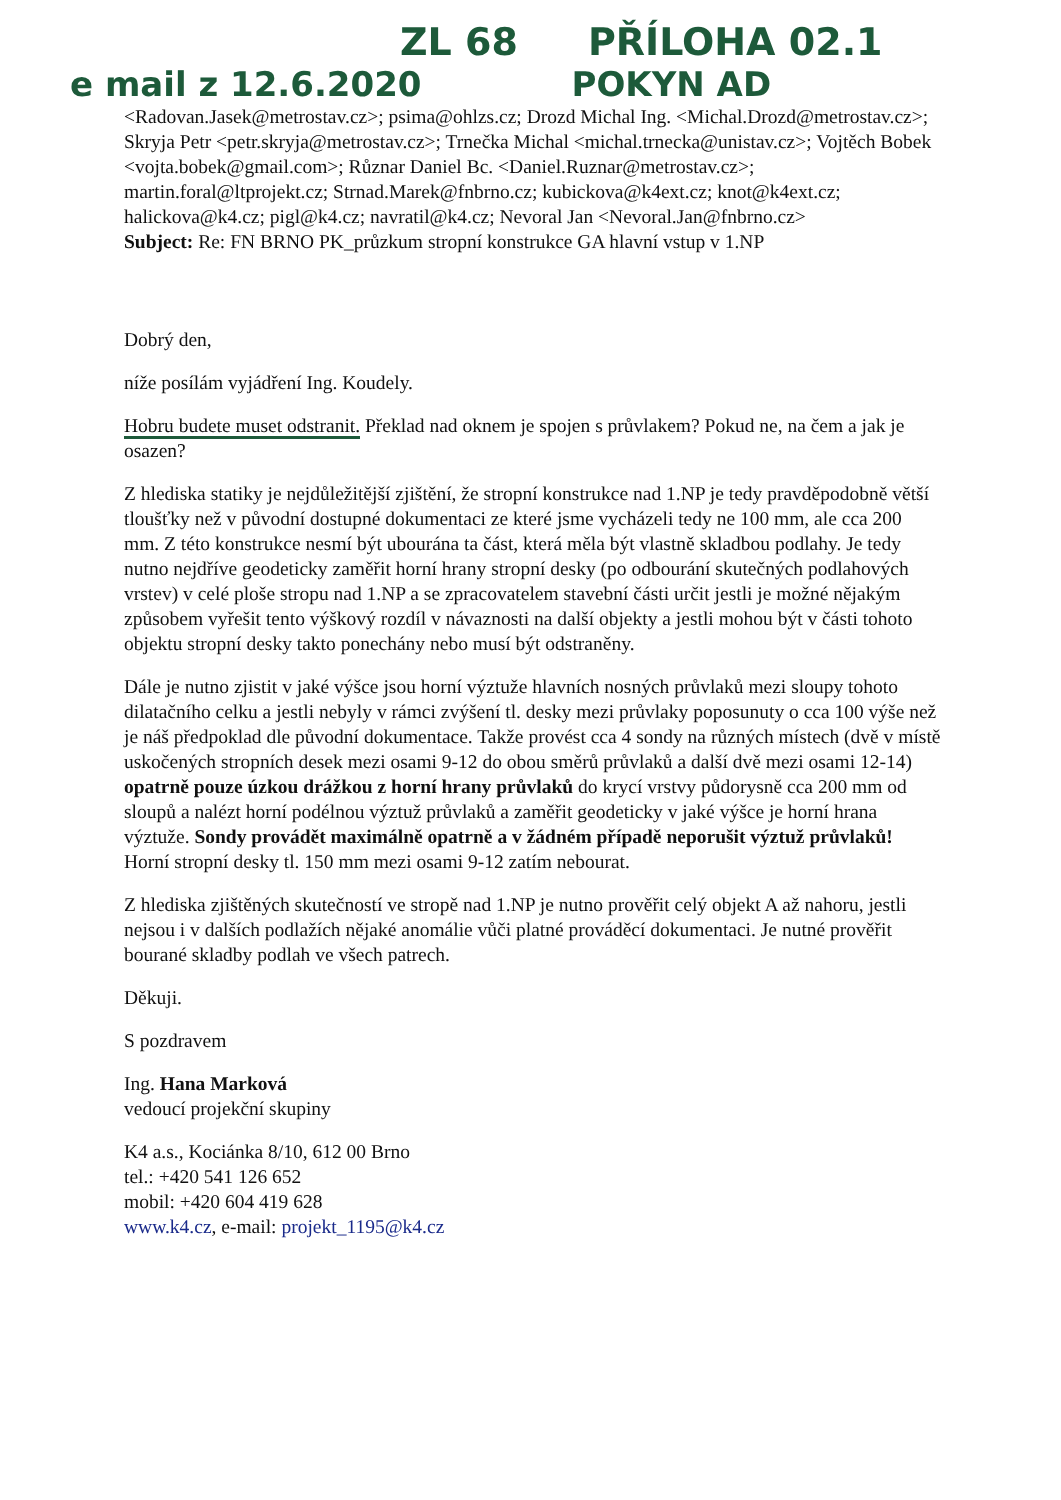ZL 68 PŘÍLOHA 02.1
e mail z 12.6.2020 POKYN AD
<Radovan.Jasek@metrostav.cz>; psima@ohlzs.cz; Drozd Michal Ing. <Michal.Drozd@metrostav.cz>; Skryja Petr <petr.skryja@metrostav.cz>; Trnečka Michal <michal.trnecka@unistav.cz>; Vojtěch Bobek <vojta.bobek@gmail.com>; Různar Daniel Bc. <Daniel.Ruznar@metrostav.cz>; martin.foral@ltprojekt.cz; Strnad.Marek@fnbrno.cz; kubickova@k4ext.cz; knot@k4ext.cz; halickova@k4.cz; pigl@k4.cz; navratil@k4.cz; Nevoral Jan <Nevoral.Jan@fnbrno.cz>
Subject: Re: FN BRNO PK_průzkum stropní konstrukce GA hlavní vstup v 1.NP
Dobrý den,
níže posílám vyjádření Ing. Koudely.
Hobru budete muset odstranit. Překlad nad oknem je spojen s průvlakem? Pokud ne, na čem a jak je osazen?
Z hlediska statiky je nejdůležitější zjištění, že stropní konstrukce nad 1.NP je tedy pravděpodobně větší tloušťky než v původní dostupné dokumentaci ze které jsme vycházeli tedy ne 100 mm, ale cca 200 mm. Z této konstrukce nesmí být ubourána ta část, která měla být vlastně skladbou podlahy. Je tedy nutno nejdříve geodeticky zaměřit horní hrany stropní desky (po odbourání skutečných podlahových vrstev) v celé ploše stropu nad 1.NP a se zpracovatelem stavební části určit jestli je možné nějakým způsobem vyřešit tento výškový rozdíl v návaznosti na další objekty a jestli mohou být v části tohoto objektu stropní desky takto ponechány nebo musí být odstraněny.
Dále je nutno zjistit v jaké výšce jsou horní výztuže hlavních nosných průvlaků mezi sloupy tohoto dilatačního celku a jestli nebyly v rámci zvýšení tl. desky mezi průvlaky poposunuty o cca 100 výše než je náš předpoklad dle původní dokumentace. Takže provést cca 4 sondy na různých místech (dvě v místě uskočených stropních desek mezi osami 9-12 do obou směrů průvlaků a další dvě mezi osami 12-14) opatrně pouze úzkou drážkou z horní hrany průvlaků do krycí vrstvy půdorysně cca 200 mm od sloupů a nalézt horní podélnou výztuž průvlaků a zaměřit geodeticky v jaké výšce je horní hrana výztuže. Sondy provádět maximálně opatrně a v žádném případě neporušit výztuž průvlaků! Horní stropní desky tl. 150 mm mezi osami 9-12 zatím nebourat.
Z hlediska zjištěných skutečností ve stropě nad 1.NP je nutno prověřit celý objekt A až nahoru, jestli nejsou i v dalších podlažích nějaké anomálie vůči platné prováděcí dokumentaci. Je nutné prověřit bourané skladby podlah ve všech patrech.
Děkuji.
S pozdravem
Ing. Hana Marková
vedoucí projekční skupiny
K4 a.s., Kociánka 8/10, 612 00 Brno
tel.: +420 541 126 652
mobil: +420 604 419 628
www.k4.cz, e-mail: projekt_1195@k4.cz